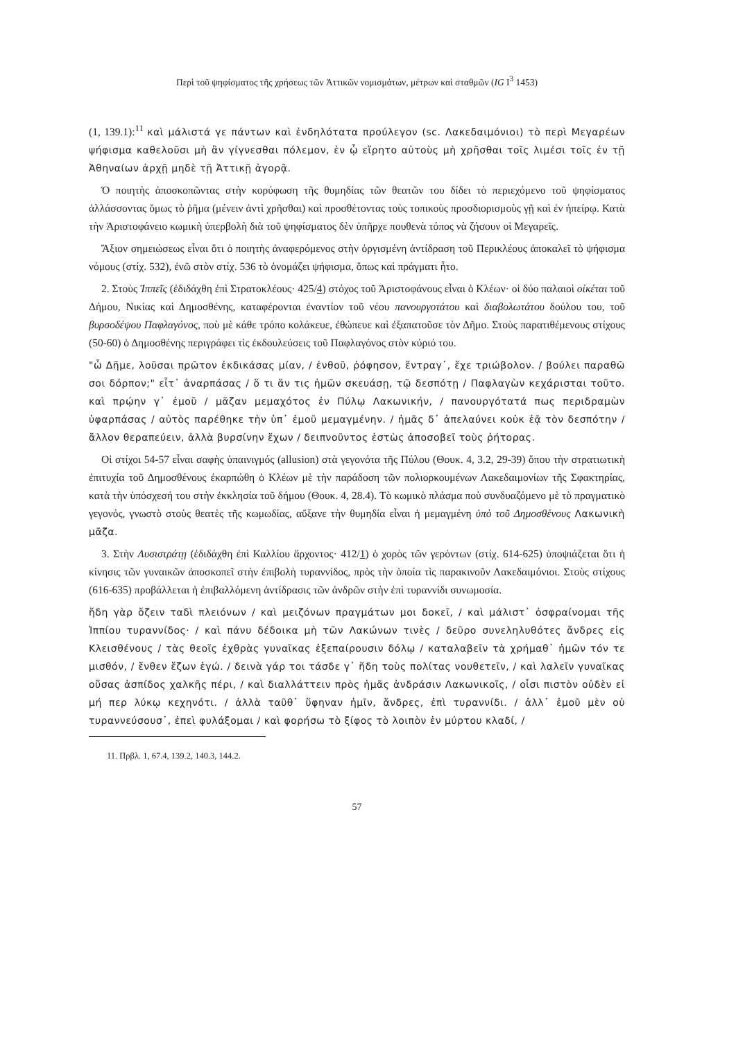Περὶ τοῦ ψηφίσματος τῆς χρήσεως τῶν Ἀττικῶν νομισμάτων, μέτρων καὶ σταθμῶν (IG I<sup>3</sup> 1453)
(1, 139.1):<sup>11</sup> καὶ μάλιστά γε πάντων καὶ ἐνδηλότατα προύλεγον (sc. Λακεδαιμόνιοι) τὸ περὶ Μεγαρέων ψήφισμα καθελοῦσι μὴ ἂν γίγνεσθαι πόλεμον, ἐν ᾧ εἴρητο αὐτοὺς μὴ χρῆσθαι τοῖς λιμέσι τοῖς ἐν τῇ Ἀθηναίων ἀρχῇ μηδὲ τῇ Ἀττικῇ ἀγορᾷ.
Ὁ ποιητὴς ἀποσκοπῶντας στὴν κορύφωση τῆς θυμηδίας τῶν θεατῶν του δίδει τὸ περιεχόμενο τοῦ ψηφίσματος ἀλλάσσοντας ὅμως τὸ ῥῆμα (μένειν ἀντὶ χρῆσθαι) καὶ προσθέτοντας τοὺς τοπικοὺς προσδιορισμοὺς γῇ καὶ ἐν ἠπείρῳ. Κατὰ τὴν Ἀριστοφάνειο κωμικὴ ὑπερβολὴ διὰ τοῦ ψηφίσματος δὲν ὑπῆρχε πουθενὰ τόπος νὰ ζήσουν οἱ Μεγαρεῖς.
Ἄξιον σημειώσεως εἶναι ὅτι ὁ ποιητὴς ἀναφερόμενος στὴν ὀργισμένη ἀντίδραση τοῦ Περικλέους ἀποκαλεῖ τὸ ψήφισμα νόμους (στίχ. 532), ἐνῶ στὸν στίχ. 536 τὸ ὀνομάζει ψήφισμα, ὅπως καὶ πράγματι ἦτο.
2. Στοὺς Ἱππεῖς (ἐδιδάχθη ἐπὶ Στρατοκλέους· 425/4) στόχος τοῦ Ἀριστοφάνους εἶναι ὁ Κλέων· οἱ δύο παλαιοὶ οἰκέται τοῦ Δήμου, Νικίας καὶ Δημοσθένης, καταφέρονται ἐναντίον τοῦ νέου πανουργοτάτου καὶ διαβολωτάτου δούλου του, τοῦ βυρσοδέψου Παφλαγόνος, ποὺ μὲ κάθε τρόπο κολάκευε, ἐθώπευε καὶ ἐξαπατοῦσε τὸν Δῆμο. Στοὺς παρατιθέμενους στίχους (50-60) ὁ Δημοσθένης περιγράφει τὶς ἐκδουλεύσεις τοῦ Παφλαγόνος στὸν κύριό του.
"ὦ Δῆμε, λοῦσαι πρῶτον ἐκδικάσας μίαν, / ἐνθοῦ, ῥόφησον, ἔντραγ᾽, ἔχε τριώβολον. / βούλει παραθῶ σοι δόρπον;" εἶτ᾽ ἀναρπάσας / ὅ τι ἄν τις ἡμῶν σκευάσῃ, τῷ δεσπότῃ / Παφλαγὼν κεχάρισται τοῦτο. καὶ πρῴην γ᾽ ἐμοῦ / μᾶζαν μεμαχότος ἐν Πύλῳ Λακωνικήν, / πανουργότατά πως περιδραμὼν ὑφαρπάσας / αὐτὸς παρέθηκε τὴν ὑπ᾽ ἐμοῦ μεμαγμένην. / ἡμᾶς δ᾽ ἀπελαύνει κοὐκ ἐᾷ τὸν δεσπότην / ἄλλον θεραπεύειν, ἀλλὰ βυρσίνην ἔχων / δειπνοῦντος ἑστὼς ἀποσοβεῖ τοὺς ῥήτορας.
Οἱ στίχοι 54-57 εἶναι σαφὴς ὑπαινιγμός (allusion) στὰ γεγονότα τῆς Πύλου (Θουκ. 4, 3.2, 29-39) ὅπου τὴν στρατιωτικὴ ἐπιτυχία τοῦ Δημοσθένους ἐκαρπώθη ὁ Κλέων μὲ τὴν παράδοση τῶν πολιορκουμένων Λακεδαιμονίων τῆς Σφακτηρίας, κατὰ τὴν ὑπόσχεσή του στὴν ἐκκλησία τοῦ δήμου (Θουκ. 4, 28.4). Τὸ κωμικὸ πλάσμα ποὺ συνδυαζόμενο μὲ τὸ πραγματικὸ γεγονός, γνωστὸ στοὺς θεατὲς τῆς κωμωδίας, αὔξανε τὴν θυμηδία εἶναι ἡ μεμαγμένη ὑπὸ τοῦ Δημοσθένους Λακωνικὴ μᾶζα.
3. Στὴν Λυσιστράτῃ (ἐδιδάχθη ἐπὶ Καλλίου ἄρχοντος· 412/1) ὁ χορὸς τῶν γερόντων (στίχ. 614-625) ὑποψιάζεται ὅτι ἡ κίνησις τῶν γυναικῶν ἀποσκοπεῖ στὴν ἐπιβολὴ τυραννίδος, πρὸς τὴν ὁποία τὶς παρακινοῦν Λακεδαιμόνιοι. Στοὺς στίχους (616-635) προβάλλεται ἡ ἐπιβαλλόμενη ἀντίδρασις τῶν ἀνδρῶν στὴν ἐπὶ τυραννίδι συνωμοσία.
ἤδη γὰρ ὄζειν ταδὶ πλειόνων / καὶ μειζόνων πραγμάτων μοι δοκεῖ, / καὶ μάλιστ᾽ ὀσφραίνομαι τῆς Ἱππίου τυραννίδος· / καὶ πάνυ δέδοικα μὴ τῶν Λακώνων τινὲς / δεῦρο συνεληλυθότες ἄνδρες εἰς Κλεισθένους / τὰς θεοῖς ἐχθρὰς γυναῖκας ἐξεπαίρουσιν δόλῳ / καταλαβεῖν τὰ χρήμαθ᾽ ἡμῶν τόν τε μισθόν, / ἔνθεν ἔζων ἐγώ. / δεινὰ γάρ τοι τάσδε γ᾽ ἤδη τοὺς πολίτας νουθετεῖν, / καὶ λαλεῖν γυναῖκας οὔσας ἀσπίδος χαλκῆς πέρι, / καὶ διαλλάττειν πρὸς ἡμᾶς ἀνδράσιν Λακωνικοῖς, / οἷσι πιστὸν οὐδὲν εἰ μή περ λύκῳ κεχηνότι. / ἀλλὰ ταῦθ᾽ ὕφηναν ἡμῖν, ἄνδρες, ἐπὶ τυραννίδι. / ἀλλ᾽ ἐμοῦ μὲν οὐ τυραννεύσουσ᾽, ἐπεὶ φυλάξομαι / καὶ φορήσω τὸ ξίφος τὸ λοιπὸν ἐν μύρτου κλαδί, /
11. Πρβλ. 1, 67.4, 139.2, 140.3, 144.2.
57